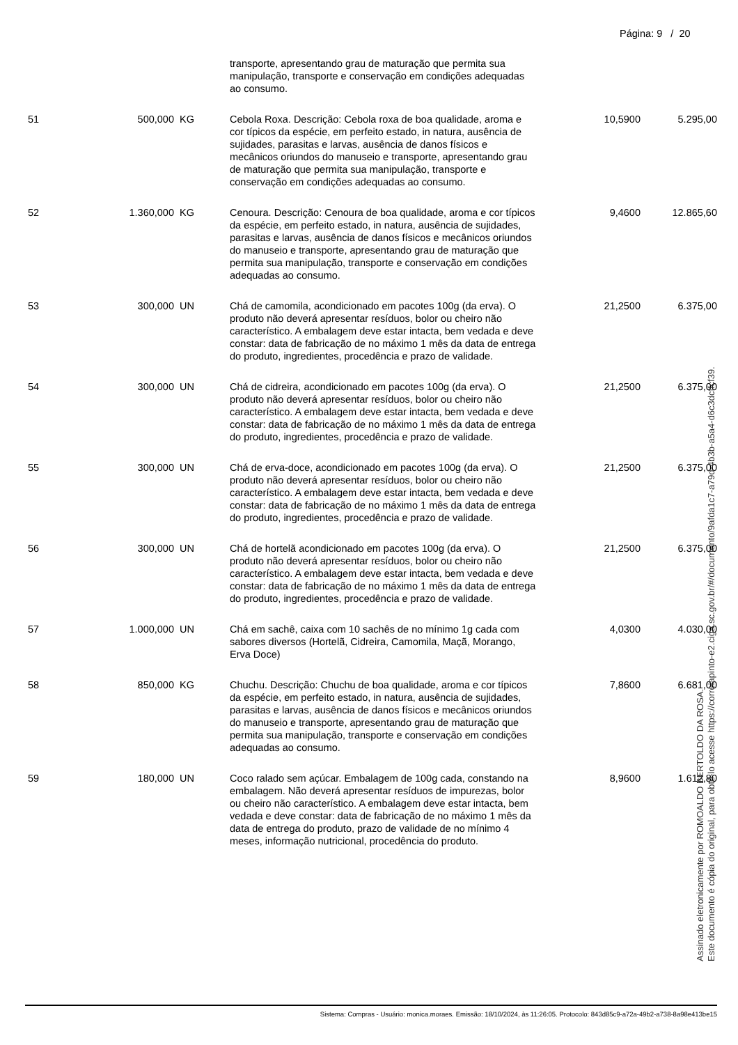Página: 9 / 20
| | | | transporte, apresentando grau de maturação que permita sua manipulação, transporte e conservação em condições adequadas ao consumo. | | |
| 51 | 500,000 | KG | Cebola Roxa. Descrição: Cebola roxa de boa qualidade, aroma e cor típicos da espécie, em perfeito estado, in natura, ausência de sujidades, parasitas e larvas, ausência de danos físicos e mecânicos oriundos do manuseio e transporte, apresentando grau de maturação que permita sua manipulação, transporte e conservação em condições adequadas ao consumo. | 10,5900 | 5.295,00 |
| 52 | 1.360,000 | KG | Cenoura. Descrição: Cenoura de boa qualidade, aroma e cor típicos da espécie, em perfeito estado, in natura, ausência de sujidades, parasitas e larvas, ausência de danos físicos e mecânicos oriundos do manuseio e transporte, apresentando grau de maturação que permita sua manipulação, transporte e conservação em condições adequadas ao consumo. | 9,4600 | 12.865,60 |
| 53 | 300,000 | UN | Chá de camomila, acondicionado em pacotes 100g (da erva). O produto não deverá apresentar resíduos, bolor ou cheiro não característico. A embalagem deve estar intacta, bem vedada e deve constar: data de fabricação de no máximo 1 mês da data de entrega do produto, ingredientes, procedência e prazo de validade. | 21,2500 | 6.375,00 |
| 54 | 300,000 | UN | Chá de cidreira, acondicionado em pacotes 100g (da erva). O produto não deverá apresentar resíduos, bolor ou cheiro não característico. A embalagem deve estar intacta, bem vedada e deve constar: data de fabricação de no máximo 1 mês da data de entrega do produto, ingredientes, procedência e prazo de validade. | 21,2500 | 6.375,00 |
| 55 | 300,000 | UN | Chá de erva-doce, acondicionado em pacotes 100g (da erva). O produto não deverá apresentar resíduos, bolor ou cheiro não característico. A embalagem deve estar intacta, bem vedada e deve constar: data de fabricação de no máximo 1 mês da data de entrega do produto, ingredientes, procedência e prazo de validade. | 21,2500 | 6.375,00 |
| 56 | 300,000 | UN | Chá de hortelã acondicionado em pacotes 100g (da erva). O produto não deverá apresentar resíduos, bolor ou cheiro não característico. A embalagem deve estar intacta, bem vedada e deve constar: data de fabricação de no máximo 1 mês da data de entrega do produto, ingredientes, procedência e prazo de validade. | 21,2500 | 6.375,00 |
| 57 | 1.000,000 | UN | Chá em sachê, caixa com 10 sachês de no mínimo 1g cada com sabores diversos (Hortelã, Cidreira, Camomila, Maçã, Morango, Erva Doce) | 4,0300 | 4.030,00 |
| 58 | 850,000 | KG | Chuchu. Descrição: Chuchu de boa qualidade, aroma e cor típicos da espécie, em perfeito estado, in natura, ausência de sujidades, parasitas e larvas, ausência de danos físicos e mecânicos oriundos do manuseio e transporte, apresentando grau de maturação que permita sua manipulação, transporte e conservação em condições adequadas ao consumo. | 7,8600 | 6.681,00 |
| 59 | 180,000 | UN | Coco ralado sem açúcar. Embalagem de 100g cada, constando na embalagem. Não deverá apresentar resíduos de impurezas, bolor ou cheiro não característico. A embalagem deve estar intacta, bem vedada e deve constar: data de fabricação de no máximo 1 mês da data de entrega do produto, prazo de validade de no mínimo 4 meses, informação nutricional, procedência do produto. | 8,9600 | 1.612,80 |
Sistema: Compras - Usuário: monica.moraes. Emissão: 18/10/2024, às 11:26:05. Protocolo: 843d85c9-a72a-49b2-a738-8a98e413be15
Assinado eletronicamente por ROMOALDO BERTOLDO DA ROSA.
Este documento é cópia do original, para obtê-lo acesse https://correiapinto-e2.ciga.sc.gov.br/#/documento/9afda1c7-a79d-4b3b-a5a4-d6c3dcffcf39.